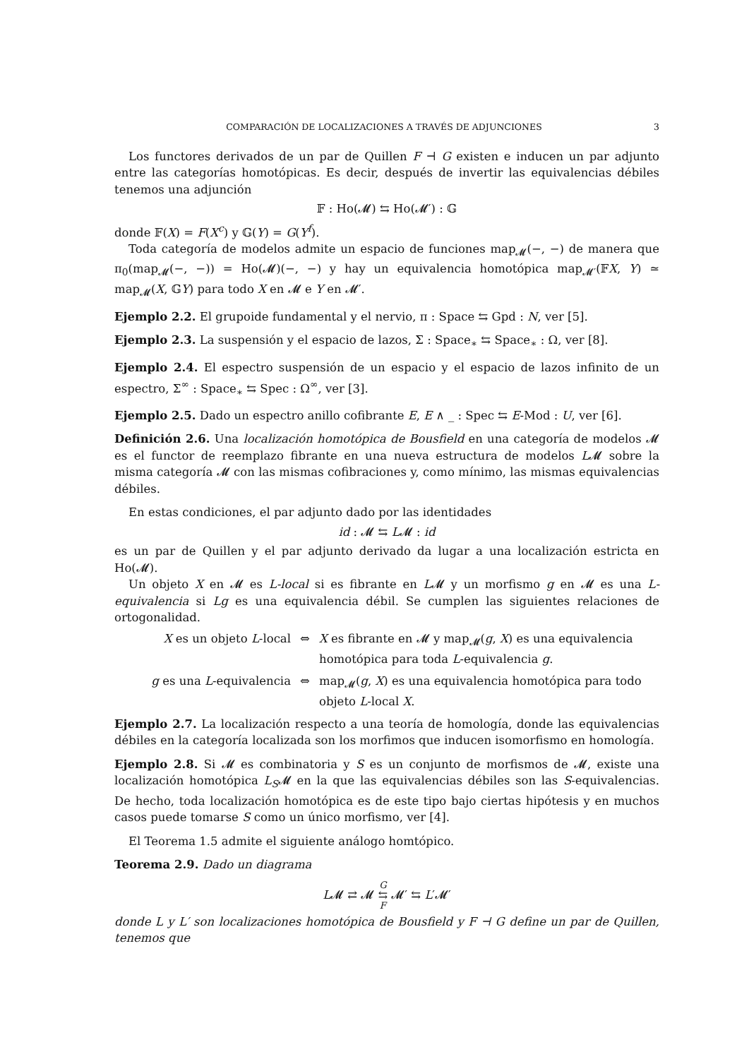COMPARACIÓN DE LOCALIZACIONES A TRAVÉS DE ADJUNCIONES 3
Los functores derivados de un par de Quillen F ⊣ G existen e inducen un par adjunto entre las categorías homotópicas. Es decir, después de invertir las equivalencias débiles tenemos una adjunción
𝔽 : Ho(𝓜) ⇆ Ho(𝓜′) : 𝔾
donde 𝔽(X) = F(X<sup>c</sup>) y 𝔾(Y) = G(Y<sup>f</sup>).
Toda categoría de modelos admite un espacio de funciones map<sub>𝓜</sub>(−, −) de manera que π<sub>0</sub>(map<sub>𝓜</sub>(−, −)) = Ho(𝓜)(−, −) y hay un equivalencia homotópica map<sub>𝓜′</sub>(𝔽X, Y) ≃ map<sub>𝓜</sub>(X, 𝔾Y) para todo X en 𝓜 e Y en 𝓜′.
Ejemplo 2.2. El grupoide fundamental y el nervio, π : Space ⇆ Gpd : N, ver [5].
Ejemplo 2.3. La suspensión y el espacio de lazos, Σ : Space<sub>∗</sub> ⇆ Space<sub>∗</sub> : Ω, ver [8].
Ejemplo 2.4. El espectro suspensión de un espacio y el espacio de lazos infinito de un espectro, Σ<sup>∞</sup> : Space<sub>∗</sub> ⇆ Spec : Ω<sup>∞</sup>, ver [3].
Ejemplo 2.5. Dado un espectro anillo cofibrante E, E ∧ _ : Spec ⇆ E-Mod : U, ver [6].
Definición 2.6. Una localización homotópica de Bousfield en una categoría de modelos 𝓜 es el functor de reemplazo fibrante en una nueva estructura de modelos L𝓜 sobre la misma categoría 𝓜 con las mismas cofibraciones y, como mínimo, las mismas equivalencias débiles.
En estas condiciones, el par adjunto dado por las identidades
id : 𝓜 ⇆ L𝓜 : id
es un par de Quillen y el par adjunto derivado da lugar a una localización estricta en Ho(𝓜).
Un objeto X en 𝓜 es L-local si es fibrante en L𝓜 y un morfismo g en 𝓜 es una L-equivalencia si Lg es una equivalencia débil. Se cumplen las siguientes relaciones de ortogonalidad.
X es un objeto L-local
⇔
X es fibrante en 𝓜 y map<sub>𝓜</sub>(g, X) es una equivalencia homotópica para toda L-equivalencia g.
g es una L-equivalencia
⇔
map<sub>𝓜</sub>(g, X) es una equivalencia homotópica para todo objeto L-local X.
Ejemplo 2.7. La localización respecto a una teoría de homología, donde las equivalencias débiles en la categoría localizada son los morfimos que inducen isomorfismo en homología.
Ejemplo 2.8. Si 𝓜 es combinatoria y S es un conjunto de morfismos de 𝓜, existe una localización homotópica L<sub>S</sub>𝓜 en la que las equivalencias débiles son las S-equivalencias. De hecho, toda localización homotópica es de este tipo bajo ciertas hipótesis y en muchos casos puede tomarse S como un único morfismo, ver [4].
El Teorema 1.5 admite el siguiente análogo homtópico.
Teorema 2.9. Dado un diagrama
L𝓜 ⇄ 𝓜 G
⇆
F 𝓜′ ⇆ L′𝓜′
donde L y L′ son localizaciones homotópica de Bousfield y F ⊣ G define un par de Quillen, tenemos que